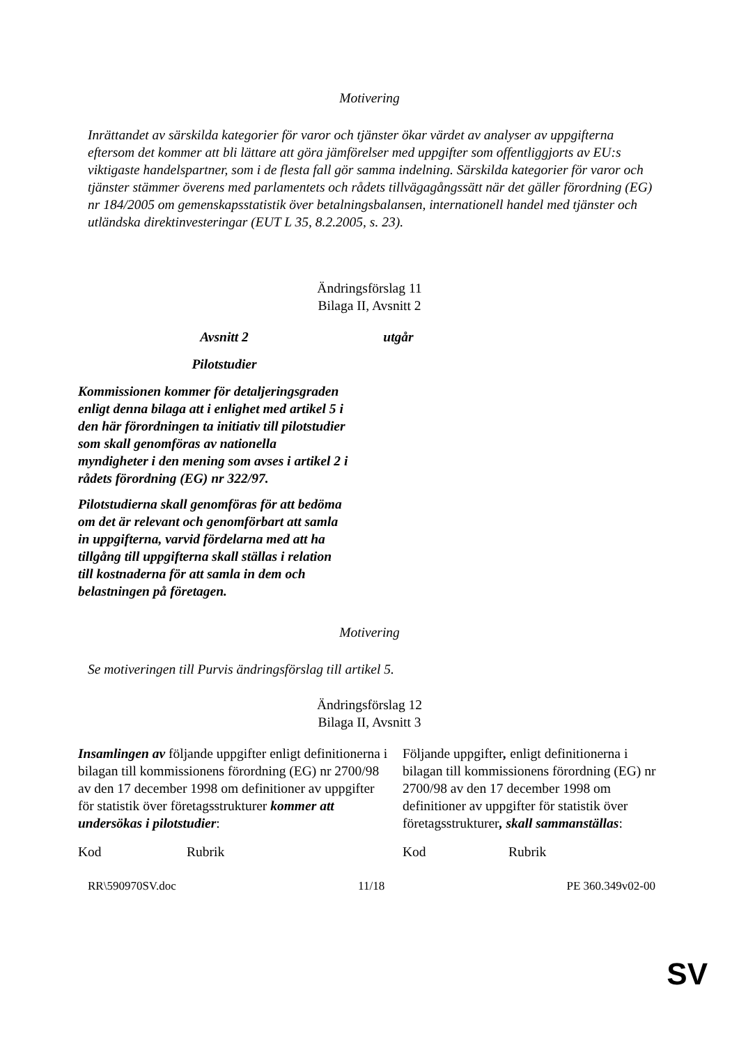Motivering
Inrättandet av särskilda kategorier för varor och tjänster ökar värdet av analyser av uppgifterna eftersom det kommer att bli lättare att göra jämförelser med uppgifter som offentliggjorts av EU:s viktigaste handelspartner, som i de flesta fall gör samma indelning. Särskilda kategorier för varor och tjänster stämmer överens med parlamentets och rådets tillvägagångssätt när det gäller förordning (EG) nr 184/2005 om gemenskapsstatistik över betalningsbalansen, internationell handel med tjänster och utländska direktinvesteringar (EUT L 35, 8.2.2005, s. 23).
Ändringsförslag 11
Bilaga II, Avsnitt 2
| Avsnitt 2 Pilotstudier Kommissionen kommer för detaljeringsgraden enligt denna bilaga att i enlighet med artikel 5 i den här förordningen ta initiativ till pilotstudier som skall genomföras av nationella myndigheter i den mening som avses i artikel 2 i rådets förordning (EG) nr 322/97. Pilotstudierna skall genomföras för att bedöma om det är relevant och genomförbart att samla in uppgifterna, varvid fördelarna med att ha tillgång till uppgifterna skall ställas i relation till kostnaderna för att samla in dem och belastningen på företagen. | utgår |
Motivering
Se motiveringen till Purvis ändringsförslag till artikel 5.
Ändringsförslag 12
Bilaga II, Avsnitt 3
| Insamlingen av följande uppgifter enligt definitionerna i bilagan till kommissionens förordning (EG) nr 2700/98 av den 17 december 1998 om definitioner av uppgifter för statistik över företagsstrukturer kommer att undersökas i pilotstudier : | Följande uppgifter , enligt definitionerna i bilagan till kommissionens förordning (EG) nr 2700/98 av den 17 december 1998 om definitioner av uppgifter för statistik över företagsstrukturer , skall sammanställas : |
| Kod Rubrik | Kod Rubrik |
RR\590970SV.doc 11/18 PE 360.349v02-00
SV